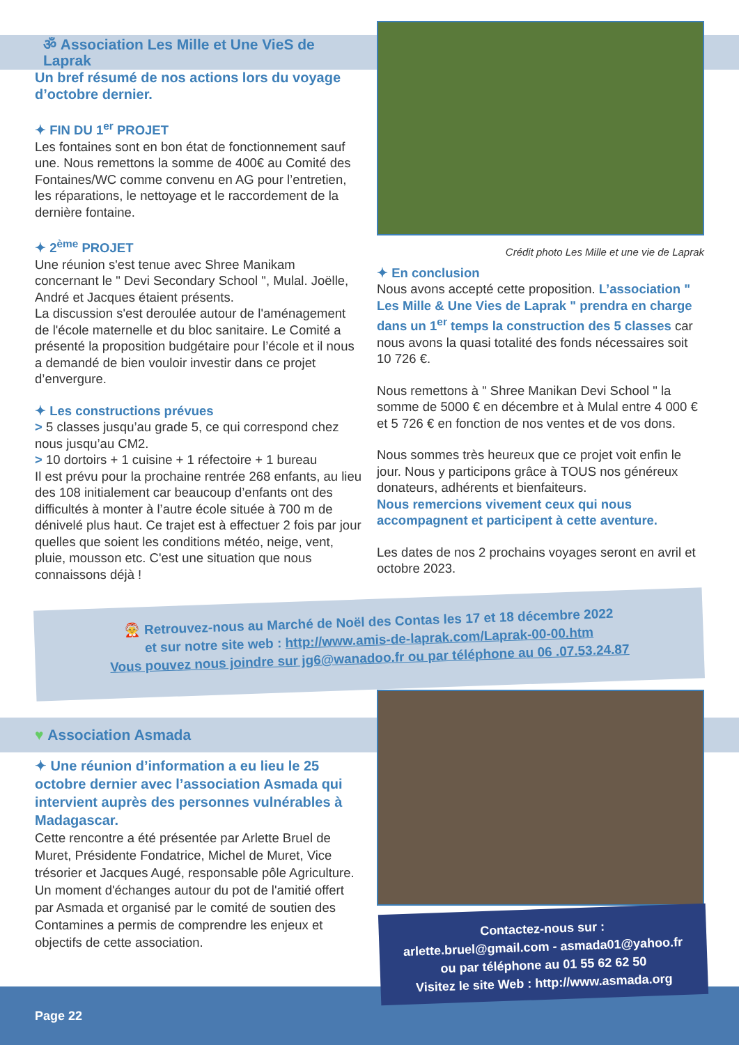ॐ Association Les Mille et Une VieS de Laprak
Un bref résumé de nos actions lors du voyage d’octobre dernier.
✦ FIN DU 1<sup>er</sup> PROJET
Les fontaines sont en bon état de fonctionnement sauf une. Nous remettons la somme de 400€ au Comité des Fontaines/WC comme convenu en AG pour l’entretien, les réparations, le nettoyage et le raccordement de la dernière fontaine.
✦ 2<sup>ème</sup> PROJET
Une réunion s'est tenue avec Shree Manikam concernant le " Devi Secondary School ", Mulal. Joëlle, André et Jacques étaient présents.
La discussion s'est deroulée autour de l'aménagement de l'école maternelle et du bloc sanitaire. Le Comité a présenté la proposition budgétaire pour l’école et il nous a demandé de bien vouloir investir dans ce projet d’envergure.
✦ Les constructions prévues
> 5 classes jusqu’au grade 5, ce qui correspond chez nous jusqu’au CM2.
> 10 dortoirs + 1 cuisine + 1 réfectoire + 1 bureau
Il est prévu pour la prochaine rentrée 268 enfants, au lieu des 108 initialement car beaucoup d’enfants ont des difficultés à monter à l’autre école située à 700 m de dénivelé plus haut. Ce trajet est à effectuer 2 fois par jour quelles que soient les conditions météo, neige, vent, pluie, mousson etc. C'est une situation que nous connaissons déjà !
Crédit photo Les Mille et une vie de Laprak
✦ En conclusion
Nous avons accepté cette proposition. L’association " Les Mille & Une Vies de Laprak " prendra en charge dans un 1<sup>er</sup> temps la construction des 5 classes car nous avons la quasi totalité des fonds nécessaires soit 10 726 €.
Nous remettons à " Shree Manikan Devi School " la somme de 5000 € en décembre et à Mulal entre 4 000 € et 5 726 € en fonction de nos ventes et de vos dons.
Nous sommes très heureux que ce projet voit enfin le jour. Nous y participons grâce à TOUS nos généreux donateurs, adhérents et bienfaiteurs.
Nous remercions vivement ceux qui nous accompagnent et participent à cette aventure.
Les dates de nos 2 prochains voyages seront en avril et octobre 2023.
🤶 Retrouvez-nous au Marché de Noël des Contas les 17 et 18 décembre 2022
et sur notre site web : http://www.amis-de-laprak.com/Laprak-00-00.htm
Vous pouvez nous joindre sur jg6@wanadoo.fr ou par téléphone au 06 .07.53.24.87
♥ Association Asmada
✦ Une réunion d’information a eu lieu le 25 octobre dernier avec l’association Asmada qui intervient auprès des personnes vulnérables à Madagascar.
Cette rencontre a été présentée par Arlette Bruel de Muret, Présidente Fondatrice, Michel de Muret, Vice trésorier et Jacques Augé, responsable pôle Agriculture. Un moment d'échanges autour du pot de l'amitié offert par Asmada et organisé par le comité de soutien des Contamines a permis de comprendre les enjeux et objectifs de cette association.
Contactez-nous sur :
arlette.bruel@gmail.com - asmada01@yahoo.fr
ou par téléphone au 01 55 62 62 50
Visitez le site Web : http://www.asmada.org
Page 22